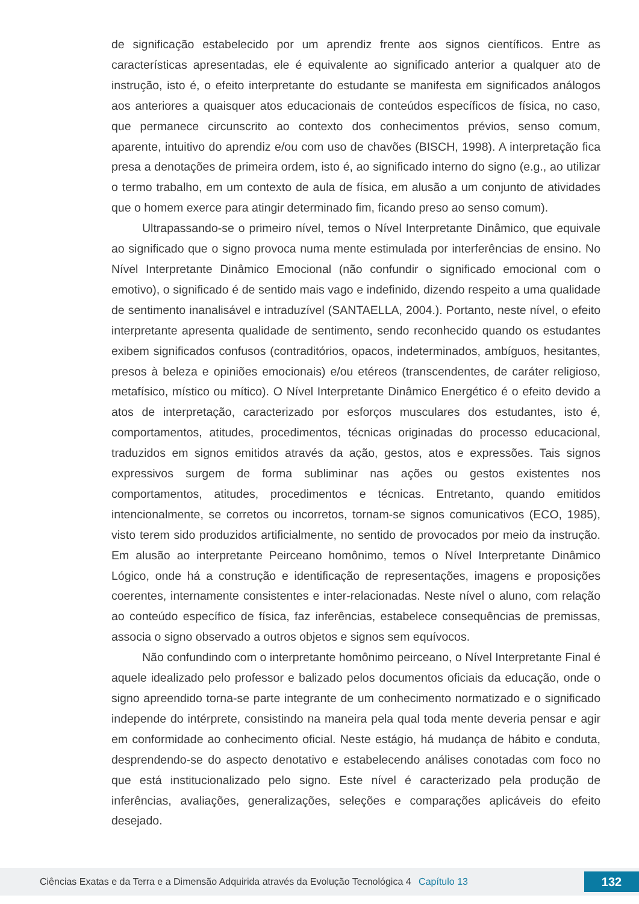de significação estabelecido por um aprendiz frente aos signos científicos. Entre as características apresentadas, ele é equivalente ao significado anterior a qualquer ato de instrução, isto é, o efeito interpretante do estudante se manifesta em significados análogos aos anteriores a quaisquer atos educacionais de conteúdos específicos de física, no caso, que permanece circunscrito ao contexto dos conhecimentos prévios, senso comum, aparente, intuitivo do aprendiz e/ou com uso de chavões (BISCH, 1998). A interpretação fica presa a denotações de primeira ordem, isto é, ao significado interno do signo (e.g., ao utilizar o termo trabalho, em um contexto de aula de física, em alusão a um conjunto de atividades que o homem exerce para atingir determinado fim, ficando preso ao senso comum).
Ultrapassando-se o primeiro nível, temos o Nível Interpretante Dinâmico, que equivale ao significado que o signo provoca numa mente estimulada por interferências de ensino. No Nível Interpretante Dinâmico Emocional (não confundir o significado emocional com o emotivo), o significado é de sentido mais vago e indefinido, dizendo respeito a uma qualidade de sentimento inanalisável e intraduzível (SANTAELLA, 2004.). Portanto, neste nível, o efeito interpretante apresenta qualidade de sentimento, sendo reconhecido quando os estudantes exibem significados confusos (contraditórios, opacos, indeterminados, ambíguos, hesitantes, presos à beleza e opiniões emocionais) e/ou etéreos (transcendentes, de caráter religioso, metafísico, místico ou mítico). O Nível Interpretante Dinâmico Energético é o efeito devido a atos de interpretação, caracterizado por esforços musculares dos estudantes, isto é, comportamentos, atitudes, procedimentos, técnicas originadas do processo educacional, traduzidos em signos emitidos através da ação, gestos, atos e expressões. Tais signos expressivos surgem de forma subliminar nas ações ou gestos existentes nos comportamentos, atitudes, procedimentos e técnicas. Entretanto, quando emitidos intencionalmente, se corretos ou incorretos, tornam-se signos comunicativos (ECO, 1985), visto terem sido produzidos artificialmente, no sentido de provocados por meio da instrução. Em alusão ao interpretante Peirceano homônimo, temos o Nível Interpretante Dinâmico Lógico, onde há a construção e identificação de representações, imagens e proposições coerentes, internamente consistentes e inter-relacionadas. Neste nível o aluno, com relação ao conteúdo específico de física, faz inferências, estabelece consequências de premissas, associa o signo observado a outros objetos e signos sem equívocos.
Não confundindo com o interpretante homônimo peirceano, o Nível Interpretante Final é aquele idealizado pelo professor e balizado pelos documentos oficiais da educação, onde o signo apreendido torna-se parte integrante de um conhecimento normatizado e o significado independe do intérprete, consistindo na maneira pela qual toda mente deveria pensar e agir em conformidade ao conhecimento oficial. Neste estágio, há mudança de hábito e conduta, desprendendo-se do aspecto denotativo e estabelecendo análises conotadas com foco no que está institucionalizado pelo signo. Este nível é caracterizado pela produção de inferências, avaliações, generalizações, seleções e comparações aplicáveis do efeito desejado.
Ciências Exatas e da Terra e a Dimensão Adquirida através da Evolução Tecnológica 4 Capítulo 13
132